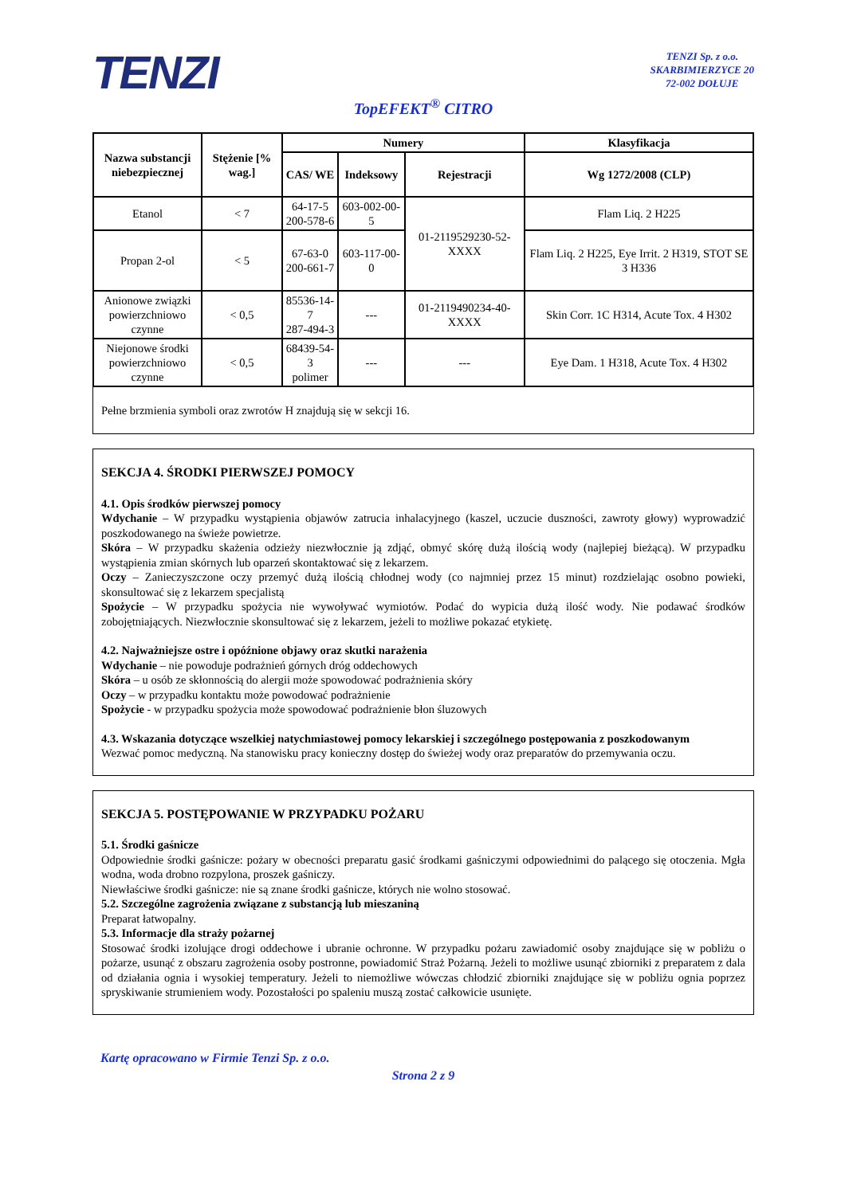TENZI
TENZI Sp. z o.o.
SKARBIMIERZYCE 20
72-002 DOŁUJE
TopEFEKT<sup>®</sup> CITRO
| Nazwa substancji niebezpiecznej | Stężenie [% wag.] | Numery | | | Klasyfikacja |
| --- | --- | --- | --- | --- | --- |
| | | CAS/ WE | Indeksowy | Rejestracji | Wg 1272/2008 (CLP) |
| Etanol | < 7 | 64-17-5 200-578-6 | 603-002-00-5 | 01-2119529230-52-XXXX | Flam Liq. 2 H225 |
| Propan 2-ol | < 5 | 67-63-0 200-661-7 | 603-117-00-0 | | Flam Liq. 2 H225, Eye Irrit. 2 H319, STOT SE 3 H336 |
| Anionowe związki powierzchniowo czynne | < 0,5 | 85536-14-7 287-494-3 | --- | 01-2119490234-40-XXXX | Skin Corr. 1C H314, Acute Tox. 4 H302 |
| Niejonowe środki powierzchniowo czynne | < 0,5 | 68439-54-3 polimer | --- | --- | Eye Dam. 1 H318, Acute Tox. 4 H302 |
Pełne brzmienia symboli oraz zwrotów H znajdują się w sekcji 16.
SEKCJA 4. ŚRODKI PIERWSZEJ POMOCY
4.1. Opis środków pierwszej pomocy
Wdychanie – W przypadku wystąpienia objawów zatrucia inhalacyjnego (kaszel, uczucie duszności, zawroty głowy) wyprowadzić poszkodowanego na świeże powietrze.
Skóra – W przypadku skażenia odzieży niezwłocznie ją zdjąć, obmyć skórę dużą ilością wody (najlepiej bieżącą). W przypadku wystąpienia zmian skórnych lub oparzeń skontaktować się z lekarzem.
Oczy – Zanieczyszczone oczy przemyć dużą ilością chłodnej wody (co najmniej przez 15 minut) rozdzielając osobno powieki, skonsultować się z lekarzem specjalistą
Spożycie – W przypadku spożycia nie wywoływać wymiotów. Podać do wypicia dużą ilość wody. Nie podawać środków zobojętniających. Niezwłocznie skonsultować się z lekarzem, jeżeli to możliwe pokazać etykietę.
4.2. Najważniejsze ostre i opóźnione objawy oraz skutki narażenia
Wdychanie – nie powoduje podrażnień górnych dróg oddechowych
Skóra – u osób ze skłonnością do alergii może spowodować podrażnienia skóry
Oczy – w przypadku kontaktu może powodować podrażnienie
Spożycie - w przypadku spożycia może spowodować podrażnienie błon śluzowych
4.3. Wskazania dotyczące wszelkiej natychmiastowej pomocy lekarskiej i szczególnego postępowania z poszkodowanym
Wezwać pomoc medyczną. Na stanowisku pracy konieczny dostęp do świeżej wody oraz preparatów do przemywania oczu.
SEKCJA 5. POSTĘPOWANIE W PRZYPADKU POŻARU
5.1. Środki gaśnicze
Odpowiednie środki gaśnicze: pożary w obecności preparatu gasić środkami gaśniczymi odpowiednimi do palącego się otoczenia. Mgła wodna, woda drobno rozpylona, proszek gaśniczy.
Niewłaściwe środki gaśnicze: nie są znane środki gaśnicze, których nie wolno stosować.
5.2. Szczególne zagrożenia związane z substancją lub mieszaniną
Preparat łatwopalny.
5.3. Informacje dla straży pożarnej
Stosować środki izolujące drogi oddechowe i ubranie ochronne. W przypadku pożaru zawiadomić osoby znajdujące się w pobliżu o pożarze, usunąć z obszaru zagrożenia osoby postronne, powiadomić Straż Pożarną. Jeżeli to możliwe usunąć zbiorniki z preparatem z dala od działania ognia i wysokiej temperatury. Jeżeli to niemożliwe wówczas chłodzić zbiorniki znajdujące się w pobliżu ognia poprzez spryskiwanie strumieniem wody. Pozostałości po spaleniu muszą zostać całkowicie usunięte.
Kartę opracowano w Firmie Tenzi Sp. z o.o.
Strona 2 z 9